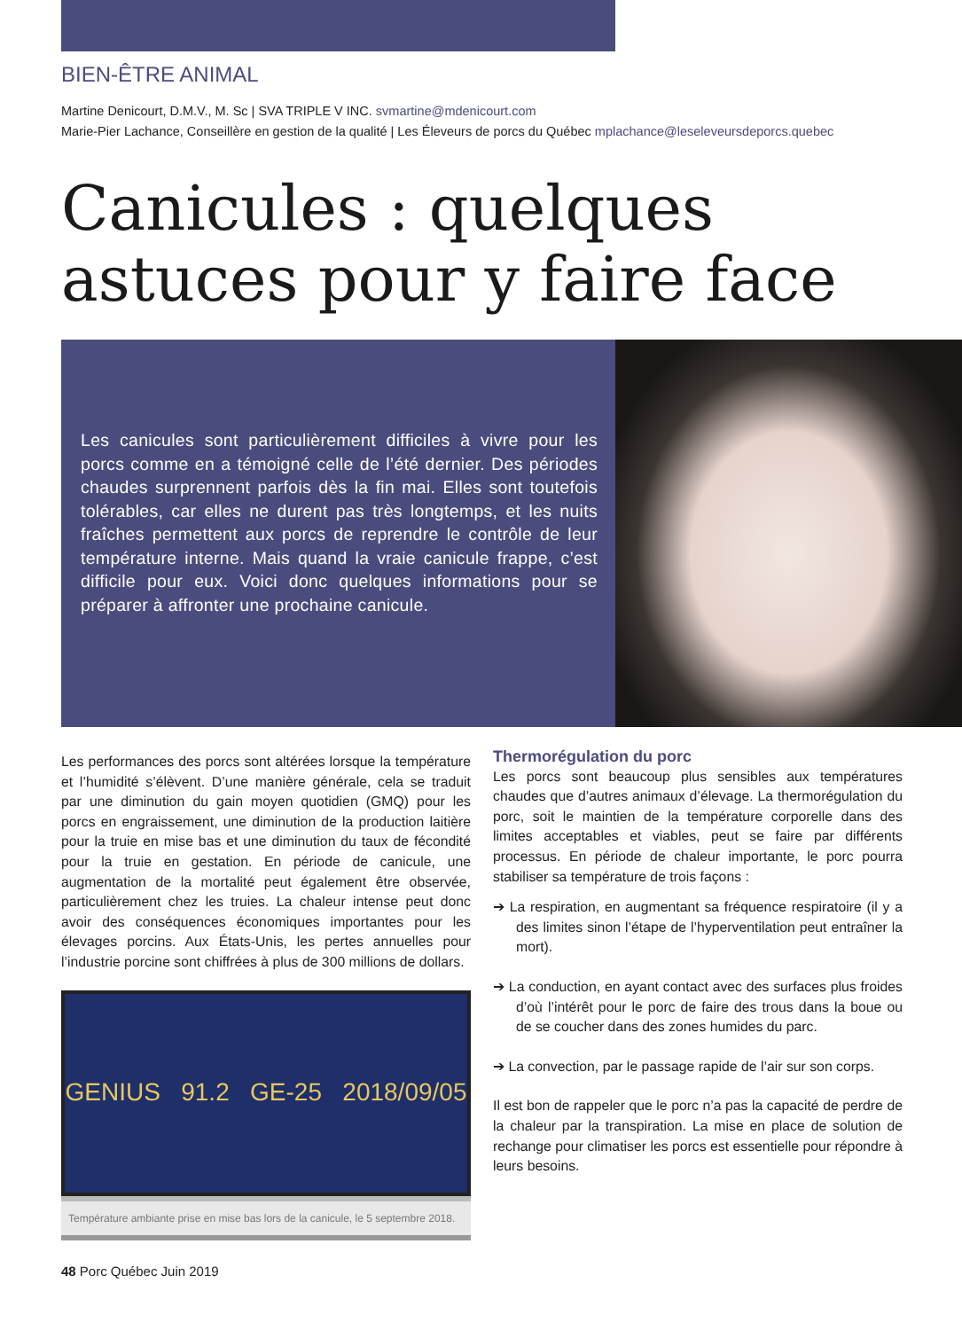BIEN-ÊTRE ANIMAL
Martine Denicourt, D.M.V., M. Sc | SVA TRIPLE V INC. svmartine@mdenicourt.com
Marie-Pier Lachance, Conseillère en gestion de la qualité | Les Éleveurs de porcs du Québec mplachance@leseleveursdeporcs.quebec
Canicules : quelques astuces pour y faire face
Les canicules sont particulièrement difficiles à vivre pour les porcs comme en a témoigné celle de l’été dernier. Des périodes chaudes surprennent parfois dès la fin mai. Elles sont toutefois tolérables, car elles ne durent pas très longtemps, et les nuits fraîches permettent aux porcs de reprendre le contrôle de leur température interne. Mais quand la vraie canicule frappe, c’est difficile pour eux. Voici donc quelques informations pour se préparer à affronter une prochaine canicule.
Les performances des porcs sont altérées lorsque la température et l’humidité s’élèvent. D’une manière générale, cela se traduit par une diminution du gain moyen quotidien (GMQ) pour les porcs en engraissement, une diminution de la production laitière pour la truie en mise bas et une diminution du taux de fécondité pour la truie en gestation. En période de canicule, une augmentation de la mortalité peut également être observée, particulièrement chez les truies. La chaleur intense peut donc avoir des conséquences économiques importantes pour les élevages porcins. Aux États-Unis, les pertes annuelles pour l’industrie porcine sont chiffrées à plus de 300 millions de dollars.
GENIUS 91.2 GE-25 2018/09/05
Température ambiante prise en mise bas lors de la canicule, le 5 septembre 2018.
Thermorégulation du porc
Les porcs sont beaucoup plus sensibles aux températures chaudes que d’autres animaux d’élevage. La thermorégulation du porc, soit le maintien de la température corporelle dans des limites acceptables et viables, peut se faire par différents processus. En période de chaleur importante, le porc pourra stabiliser sa température de trois façons :
➔ La respiration, en augmentant sa fréquence respiratoire (il y a des limites sinon l’étape de l’hyperventilation peut entraîner la mort).
➔ La conduction, en ayant contact avec des surfaces plus froides d’où l’intérêt pour le porc de faire des trous dans la boue ou de se coucher dans des zones humides du parc.
➔ La convection, par le passage rapide de l’air sur son corps.
Il est bon de rappeler que le porc n’a pas la capacité de perdre de la chaleur par la transpiration. La mise en place de solution de rechange pour climatiser les porcs est essentielle pour répondre à leurs besoins.
48 Porc Québec Juin 2019